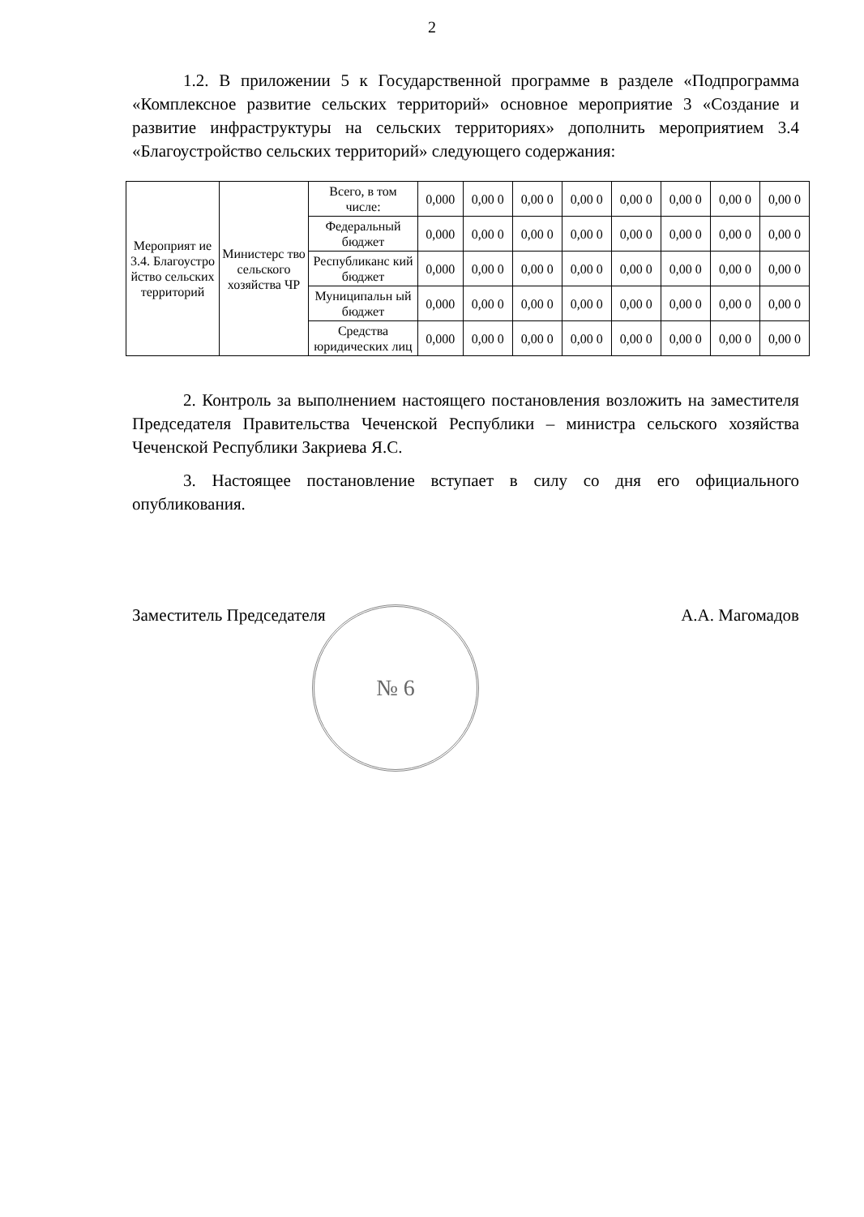2
1.2. В приложении 5 к Государственной программе в разделе «Подпрограмма «Комплексное развитие сельских территорий» основное мероприятие 3 «Создание и развитие инфраструктуры на сельских территориях» дополнить мероприятием 3.4 «Благоустройство сельских территорий» следующего содержания:
| Мероприят ие 3.4. Благоустро йство сельских территорий | Министерс тво сельского хозяйства ЧР | Всего, в том числе: | 0,000 | 0,00 0 | 0,00 0 | 0,00 0 | 0,00 0 | 0,00 0 | 0,00 0 | 0,00 0 |
| | | Федеральный бюджет | 0,000 | 0,00 0 | 0,00 0 | 0,00 0 | 0,00 0 | 0,00 0 | 0,00 0 | 0,00 0 |
| | | Республиканс кий бюджет | 0,000 | 0,00 0 | 0,00 0 | 0,00 0 | 0,00 0 | 0,00 0 | 0,00 0 | 0,00 0 |
| | | Муниципальн ый бюджет | 0,000 | 0,00 0 | 0,00 0 | 0,00 0 | 0,00 0 | 0,00 0 | 0,00 0 | 0,00 0 |
| | | Средства юридических лиц | 0,000 | 0,00 0 | 0,00 0 | 0,00 0 | 0,00 0 | 0,00 0 | 0,00 0 | 0,00 0 |
2. Контроль за выполнением настоящего постановления возложить на заместителя Председателя Правительства Чеченской Республики – министра сельского хозяйства Чеченской Республики Закриева Я.С.
3. Настоящее постановление вступает в силу со дня его официального опубликования.
№ 6
Заместитель Председателя А.А. Магомадов